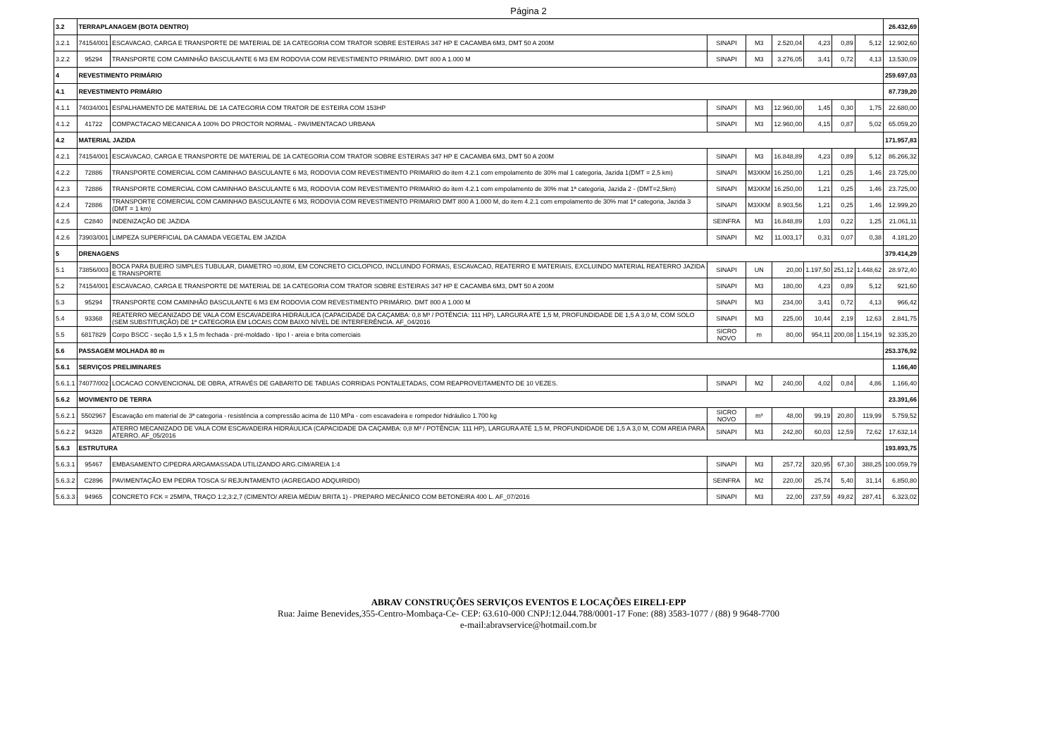Página 2
| 3.2 | TERRAPLANAGEM (BOTA DENTRO) | | | | | | | | 26.432,69 |
| 3.2.1 | 74154/001 | ESCAVACAO, CARGA E TRANSPORTE DE MATERIAL DE 1A CATEGORIA COM TRATOR SOBRE ESTEIRAS 347 HP E CACAMBA 6M3, DMT 50 A 200M | SINAPI | M3 | 2.520,04 | 4,23 | 0,89 | 5,12 | 12.902,60 |
| 3.2.2 | 95294 | TRANSPORTE COM CAMINHÃO BASCULANTE 6 M3 EM RODOVIA COM REVESTIMENTO PRIMÁRIO. DMT 800 A 1.000 M | SINAPI | M3 | 3.276,05 | 3,41 | 0,72 | 4,13 | 13.530,09 |
| 4 | REVESTIMENTO PRIMÁRIO | | | | | | | | 259.697,03 |
| 4.1 | REVESTIMENTO PRIMÁRIO | | | | | | | | 87.739,20 |
| 4.1.1 | 74034/001 | ESPALHAMENTO DE MATERIAL DE 1A CATEGORIA COM TRATOR DE ESTEIRA COM 153HP | SINAPI | M3 | 12.960,00 | 1,45 | 0,30 | 1,75 | 22.680,00 |
| 4.1.2 | 41722 | COMPACTACAO MECANICA A 100% DO PROCTOR NORMAL - PAVIMENTACAO URBANA | SINAPI | M3 | 12.960,00 | 4,15 | 0,87 | 5,02 | 65.059,20 |
| 4.2 | MATERIAL JAZIDA | | | | | | | | 171.957,83 |
| 4.2.1 | 74154/001 | ESCAVACAO, CARGA E TRANSPORTE DE MATERIAL DE 1A CATEGORIA COM TRATOR SOBRE ESTEIRAS 347 HP E CACAMBA 6M3, DMT 50 A 200M | SINAPI | M3 | 16.848,89 | 4,23 | 0,89 | 5,12 | 86.266,32 |
| 4.2.2 | 72886 | TRANSPORTE COMERCIAL COM CAMINHAO BASCULANTE 6 M3, RODOVIA COM REVESTIMENTO PRIMARIO do item 4.2.1 com empolamento de 30% mal 1 categoria, Jazida 1(DMT = 2,5 km) | SINAPI | M3XKM | 16.250,00 | 1,21 | 0,25 | 1,46 | 23.725,00 |
| 4.2.3 | 72886 | TRANSPORTE COMERCIAL COM CAMINHAO BASCULANTE 6 M3, RODOVIA COM REVESTIMENTO PRIMARIO do item 4.2.1 com empolamento de 30% mat 1ª categoria, Jazida 2 - (DMT=2,5km) | SINAPI | M3XKM | 16.250,00 | 1,21 | 0,25 | 1,46 | 23.725,00 |
| 4.2.4 | 72886 | TRANSPORTE COMERCIAL COM CAMINHAO BASCULANTE 6 M3, RODOVIA COM REVESTIMENTO PRIMARIO DMT 800 A 1.000 M, do item 4.2.1 com empolamento de 30% mat 1ª categoria, Jazida 3 (DMT = 1 km) | SINAPI | M3XKM | 8.903,56 | 1,21 | 0,25 | 1,46 | 12.999,20 |
| 4.2.5 | C2840 | INDENIZAÇÃO DE JAZIDA | SEINFRA | M3 | 16.848,89 | 1,03 | 0,22 | 1,25 | 21.061,11 |
| 4.2.6 | 73903/001 | LIMPEZA SUPERFICIAL DA CAMADA VEGETAL EM JAZIDA | SINAPI | M2 | 11.003,17 | 0,31 | 0,07 | 0,38 | 4.181,20 |
| 5 | DRENAGENS | | | | | | | | 379.414,29 |
| 5.1 | 73856/003 | BOCA PARA BUEIRO SIMPLES TUBULAR, DIAMETRO =0,80M, EM CONCRETO CICLOPICO, INCLUINDO FORMAS, ESCAVACAO, REATERRO E MATERIAIS, EXCLUINDO MATERIAL REATERRO JAZIDA E TRANSPORTE | SINAPI | UN | 20,00 | 1.197,50 | 251,12 | 1.448,62 | 28.972,40 |
| 5.2 | 74154/001 | ESCAVACAO, CARGA E TRANSPORTE DE MATERIAL DE 1A CATEGORIA COM TRATOR SOBRE ESTEIRAS 347 HP E CACAMBA 6M3, DMT 50 A 200M | SINAPI | M3 | 180,00 | 4,23 | 0,89 | 5,12 | 921,60 |
| 5.3 | 95294 | TRANSPORTE COM CAMINHÃO BASCULANTE 6 M3 EM RODOVIA COM REVESTIMENTO PRIMÁRIO. DMT 800 A 1.000 M | SINAPI | M3 | 234,00 | 3,41 | 0,72 | 4,13 | 966,42 |
| 5.4 | 93368 | REATERRO MECANIZADO DE VALA COM ESCAVADEIRA HIDRÁULICA (CAPACIDADE DA CAÇAMBA: 0,8 M³ / POTÊNCIA: 111 HP), LARGURA ATÉ 1,5 M, PROFUNDIDADE DE 1,5 A 3,0 M, COM SOLO (SEM SUBSTITUIÇÃO) DE 1ª CATEGORIA EM LOCAIS COM BAIXO NÍVEL DE INTERFERÊNCIA. AF_04/2016 | SINAPI | M3 | 225,00 | 10,44 | 2,19 | 12,63 | 2.841,75 |
| 5.5 | 6817829 | Corpo BSCC - seção 1,5 x 1,5 m fechada - pré-moldado - tipo I - areia e brita comerciais | SICRO NOVO | m | 80,00 | 954,11 | 200,08 | 1.154,19 | 92.335,20 |
| 5.6 | PASSAGEM MOLHADA 80 m | | | | | | | | 253.376,92 |
| 5.6.1 | SERVIÇOS PRELIMINARES | | | | | | | | 1.166,40 |
| 5.6.1.1 | 74077/002 | LOCACAO CONVENCIONAL DE OBRA, ATRAVÉS DE GABARITO DE TABUAS CORRIDAS PONTALETADAS, COM REAPROVEITAMENTO DE 10 VEZES. | SINAPI | M2 | 240,00 | 4,02 | 0,84 | 4,86 | 1.166,40 |
| 5.6.2 | MOVIMENTO DE TERRA | | | | | | | | 23.391,66 |
| 5.6.2.1 | 5502967 | Escavação em material de 3ª categoria - resistência a compressão acima de 110 MPa - com escavadeira e rompedor hidráulico 1.700 kg | SICRO NOVO | m³ | 48,00 | 99,19 | 20,80 | 119,99 | 5.759,52 |
| 5.6.2.2 | 94328 | ATERRO MECANIZADO DE VALA COM ESCAVADEIRA HIDRÁULICA (CAPACIDADE DA CAÇAMBA: 0,8 M³ / POTÊNCIA: 111 HP), LARGURA ATÉ 1,5 M, PROFUNDIDADE DE 1,5 A 3,0 M, COM AREIA PARA ATERRO. AF_05/2016 | SINAPI | M3 | 242,80 | 60,03 | 12,59 | 72,62 | 17.632,14 |
| 5.6.3 | ESTRUTURA | | | | | | | | 193.893,75 |
| 5.6.3.1 | 95467 | EMBASAMENTO C/PEDRA ARGAMASSADA UTILIZANDO ARG.CIM/AREIA 1:4 | SINAPI | M3 | 257,72 | 320,95 | 67,30 | 388,25 | 100.059,79 |
| 5.6.3.2 | C2896 | PAVIMENTAÇÃO EM PEDRA TOSCA S/ REJUNTAMENTO (AGREGADO ADQUIRIDO) | SEINFRA | M2 | 220,00 | 25,74 | 5,40 | 31,14 | 6.850,80 |
| 5.6.3.3 | 94965 | CONCRETO FCK = 25MPA, TRAÇO 1:2,3:2,7 (CIMENTO/ AREIA MÉDIA/ BRITA 1) - PREPARO MECÂNICO COM BETONEIRA 400 L. AF_07/2016 | SINAPI | M3 | 22,00 | 237,59 | 49,82 | 287,41 | 6.323,02 |
ABRAV CONSTRUÇÕES SERVIÇOS EVENTOS E LOCAÇÕES EIRELI-EPP
Rua: Jaime Benevides,355-Centro-Mombaça-Ce- CEP: 63.610-000 CNPJ:12.044.788/0001-17 Fone: (88) 3583-1077 / (88) 9 9648-7700
e-mail:abravservice@hotmail.com.br